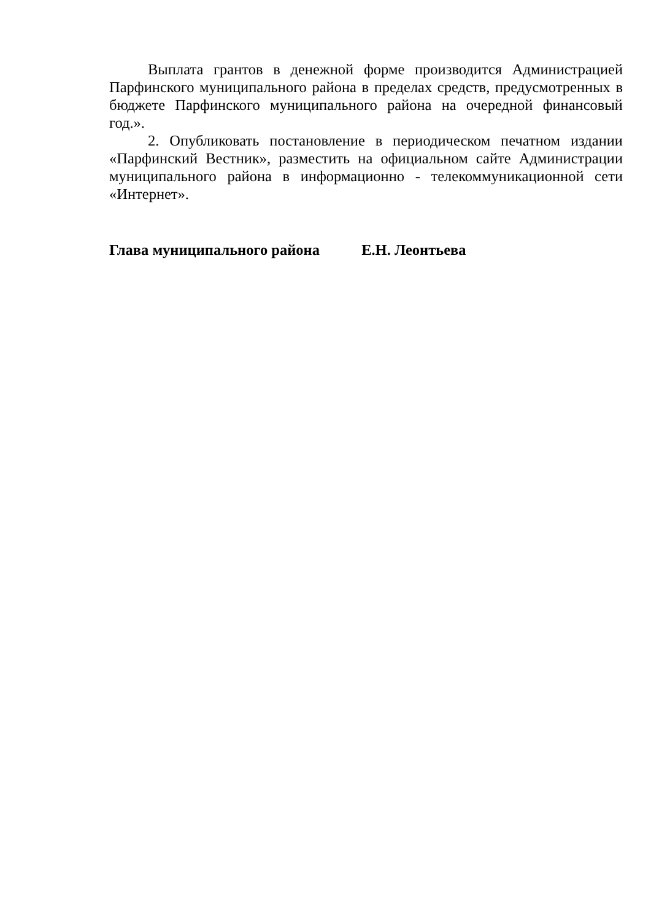Выплата грантов в денежной форме производится Администрацией Парфинского муниципального района в пределах средств, предусмотренных в бюджете Парфинского муниципального района на очередной финансовый год.».
2. Опубликовать постановление в периодическом печатном издании «Парфинский Вестник», разместить на официальном сайте Администрации муниципального района в информационно - телекоммуникационной сети «Интернет».
Глава муниципального района Е.Н. Леонтьева